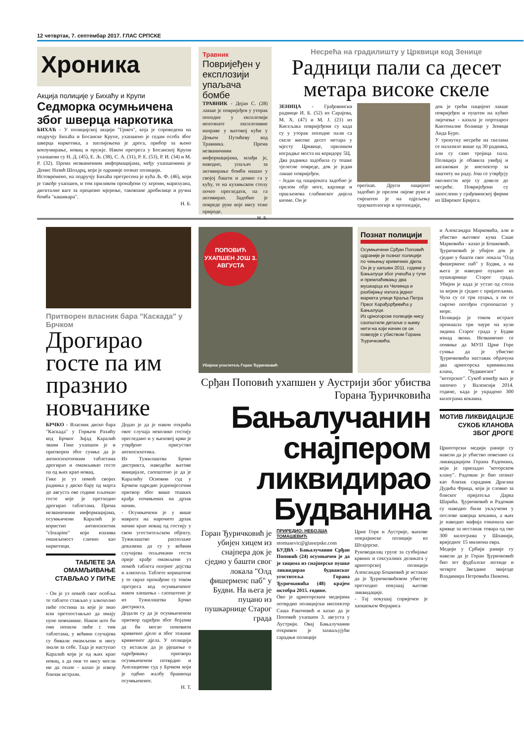12 четвртак, 7. септембар 2017. ГЛАС СРПСКЕ
Хроника
Акција полиције у Бихаћу и Крупи
Седморка осумњичена због шверца наркотика
БИХАЋ - У полицијској акцији "Грмеч", која је спроведена на подручју Бихаћа и Босанске Крупе, ухапшено је седам особа због шверца наркотика, а заплијењена је дрога, прибор за њено конзумирање, новац и оружје. Након претреса у Босанској Крупи ухапшени су Н. Д. (45), Е. Љ. (38), С. А. (31), Р. Е. (53), Р. И. (34) и М. Р. (32). Према незваничним информацијама, међу ухапшенима је Денис Назић Шолдрц, који је одраније познат полицији.
Истовремено, на подручју Бихаћа претресена је кућа Љ. Ф. (46), који је такође ухапшен, и том приликом пронађени су хероин, марихуана, дигиталне ваге за прецизно мјерење, таковзане дробилице и ручна бомба "кашикара".
Н. Б.
Травник
Повријеђен у експлозији упаљача бомбе
ТРАВНИК - Дејан С. (28) лакше је повријеђен у уторак поподне у експлозији непознате експлозивне направе у његовој кући у Доњем Путићеву код Травника. Према незваничним информацијама, млађи је, наводно, упаљач за активирање бомби нашао у својој башти и донио га у кућу, те на кухињском столу почео прегледати, па га активирао. Задобио је повреде руке које нису теже природе.
Н. Б.
Несрећа на градилишту у Црквици код Зенице
Радници пали са десет метара високе скеле
ЗЕНИЦА - Грађевински радници И. Б. (52) из Сарајева, М. Х. (47) и М. Ј. (21) из Кисељака повријеђени су када су у уторак поподне пали са скеле високе десет метара у мјесту Црквице, приликом изградње моста на коридору 5Ц.
Два радника задобила су тешке тјелесне повреде, док је један лакше повријеђен.
- Један од пацијената задобио је прелом обје ноге, карлице и пршљенова слабинског дијела кичме. Он је
operisan. Други пацијент задобио је прелом лијеве руке и смјештен је на одјељењу трауматологије и ортопедије,
док је трећи пацијент лакше повријеђен и пуштен на кућно лијечење - казала је портпарол Кантоналне болнице у Зеници Аида Буро.
У тренутку несреће на скелама се налазило више од 30 радника, али су само тројица пала. Полиција је обавила увиђај и ангажован је инспектор за заштиту на раду. Још се утврђују околности које су довеле до несреће. Повријеђени су запослени у грађевинској фирми из Широког Бријега.
Притворен власник бара "Каскада" у Брчком
Дрогирао госте па им празнио новчанике
БРЧКО - Власник диско бара "Каскада" у Горњем Рахићу код Брчког Зијад Каралић звани Гике ухапшен је и притворен због сумње да је антипсихотичким таблетама дрогирао и омамљивао госте па од њих крао новац.
Гике је уз помоћ својих радника у диско бару од марта до августа ове године пљачкао госте које је претходно дрогирао таблетама. Према незваничним информацијама, осумњичени Каралић је користио антипсихотик "clozapine" који изазива омамљеност слично као наркотици.
ТАБЛЕТЕ ЗА ОМАМЉИВАЊЕ СТАВЉАО У ПИЋЕ
- Он је уз помоћ свог особља те таблете стављао у алкохолно пиће гостима за које је знао или претпостављао да имају пуне новчанике. Након што би они попили пиће с тим таблетама, у већини случајева су бивали омамљени и нису знали за себе. Тада је наступао Каралић који је од њих крао новац, а да они то нису могли ни да опазе - казао је извор близак истрази.
Додао је да је након открића овог случаја неколико гостију прегледано и у њиховој крви је утврђено присуство антипсихотика.
Из Тужилаштва Брчко дистрикта, наводећи његове иницијале, саопштено је да је Каралићу Основни суд у Брчком одредио једномјесечни притвор због више тешких крађа почињених на дрзак начин.
- Осумњичени је у више наврата на нарочито дрзак начин крао новац од гостију у свом угоститељском објекту. Тужилаштво располаже доказима да су у већини случајева опљачкани гости прије крађе омамљени уз помоћ таблета опојног дејства и алкохола. Таблете кориштене у те сврхе пронађене су током претреса код осумњиченог након хапшења - саопштено је из Тужилаштва Брчко дистрикта.
Додали су да је осумњиченом притвор одређен због бојазни да би могао поновити кривично дјело и због тежине кривичног дјела. У полицији су истакли да је рјешење о одређивању притвора осумњиченом потврдио и Апелациони суд у Брчком који је одбио жалбу браниоца осумњиченог.
Н. Т.
ПОПОВИЋ УХАПШЕН ЈОШ 3. АВГУСТА
Убијени угоститељ Горан Ђуричковић
Познат полицији
Осумњичени Срђан Поповић одраније је познат полицији по чињењу кривичних дјела. Он је у ха­пшен 2011. године у Бањалуци због учешћа у тучи и премлаћивању два мушкарца из Челинца и разбијању излога једног маркета улици Краља Петра Првог Карађорђевића у Бањалуци.
Из црногорске полиције нису саопштили детаље о њему нити на који начин се он повезује с убиством Горана Ђуричковића.
Срђан Поповић ухапшен у Аустрији због убиства Горана Ђуричковића
Бањалучанин снајпером ликвидирао Будванина
Горан Ђуричковић је убијен хицем из снајпера док је сједио у башти свог локала "Олд фишерменс паб" у Будви. На њега је пуцано из пушкарнице Старог града
ПРИРЕДИО: НЕБОЈША ТОМАШЕВИЋ
ntomasevic@glassrpske.com
БУДВА - Бањалучанин Срђан Поповић (24) осумњичен је да је хицима из снајперске пушке ликвидирао будванског угоститеља Горана Ђуричковића (48) крајем октобра 2015. године.
Ово је црногорским медијима потврдио полицијски инспектор Саша Ракочевић и казао да је Поповић ухапшен 3. августа у Аустрији. Овај Бањалучанин откривен је захваљујући сарадњи полиције
Црне Горе и Аустрије, њихове покрајинске полиције из Штајерске.
Руководилац групе за сузбијање крвних и сексуалних деликата у црногорској полицији Александар Бошковић је истакао да је Ђуричковићевом убиству претходио покушај његове ликвидације.
- Тај покушај спријечен је хапшењем Ферариса
и Александра Марковића, али и убиство његовог кума Саше Марковића - казао је Бошковић.
Ђуричковић је убијен док је сједио у башти свог локала "Олд фишерменс паб" у Будви, а на њега је наводно пуцано из пушкарнице Старог града. Убијен је када је устао од стола за којим је сједио с пријатељима. Чула су се три пуцња, а он се смртно погођен стропоштао у море.
Полиција је током истраге пронашла три чауре на кули зидина Старог града у Будви изнад звона. Незванично се помиње да МУП Црне Горе сумња да је убиство Ђуричковића наставак обрачуна два црногорска криминална клана, "будванског" и "которског". Сукоб између њих је започео у Валенсији 2014. године, када је украдено 300 килограма кокаина.
МОТИВ ЛИКВИДАЦИЈЕ СУКОБ КЛАНОВА ЗБОГ ДРОГЕ
Црногорски медији раније су навели да је убиство повезано са ликвидацијом Горана Радомана, који је припадао "которском клану". Радоман је био познат као близак сарадник Драгана Дудића Фрица, који је словио за блиског пријатеља Дарка Шарића. Ђуричковић и Радоман су наводно били укључени у послове шверца кокаина, а њих је наводно мафија означила као кривце за нестанак товара од око 300 килограма у Шпанији, вриједног 15 милиона евра.
Медији у Србији раније су навели да је Горан Ђуричковић био зет фудбалске легенде и четврте Звездине звијезде Владимира Петровића Пижона.